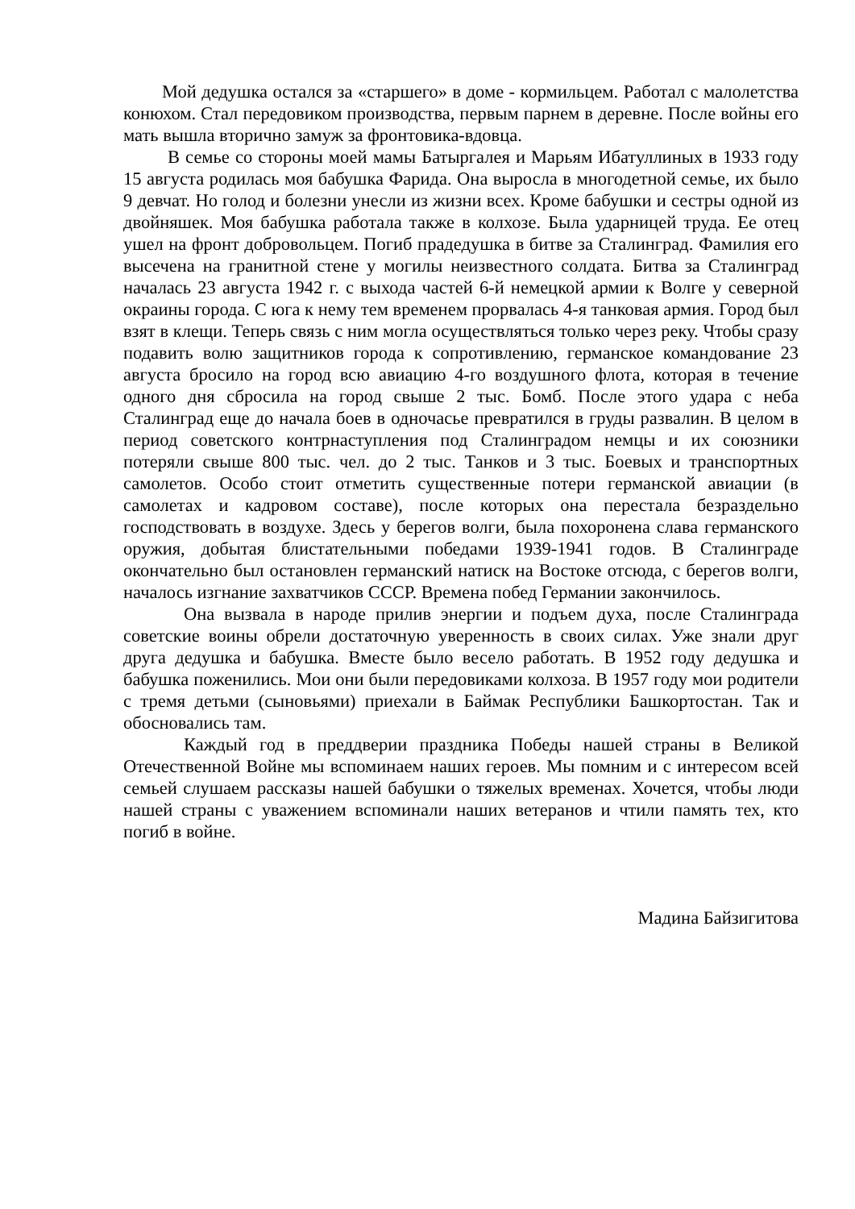Мой дедушка остался за «старшего» в доме - кормильцем. Работал с малолетства конюхом. Стал передовиком производства, первым парнем в деревне. После войны его мать вышла вторично замуж за фронтовика-вдовца.
В семье со стороны моей мамы Батыргалея и Марьям Ибатуллиных в 1933 году 15 августа родилась моя бабушка Фарида. Она выросла в многодетной семье, их было 9 девчат. Но голод и болезни унесли из жизни всех. Кроме бабушки и сестры одной из двойняшек. Моя бабушка работала также в колхозе. Была ударницей труда. Ее отец ушел на фронт добровольцем. Погиб прадедушка в битве за Сталинград. Фамилия его высечена на гранитной стене у могилы неизвестного солдата. Битва за Сталинград началась 23 августа 1942 г. с выхода частей 6-й немецкой армии к Волге у северной окраины города. С юга к нему тем временем прорвалась 4-я танковая армия. Город был взят в клещи. Теперь связь с ним могла осуществляться только через реку. Чтобы сразу подавить волю защитников города к сопротивлению, германское командование 23 августа бросило на город всю авиацию 4-го воздушного флота, которая в течение одного дня сбросила на город свыше 2 тыс. Бомб. После этого удара с неба Сталинград еще до начала боев в одночасье превратился в груды развалин. В целом в период советского контрнаступления под Сталинградом немцы и их союзники потеряли свыше 800 тыс. чел. до 2 тыс. Танков и 3 тыс. Боевых и транспортных самолетов. Особо стоит отметить существенные потери германской авиации (в самолетах и кадровом составе), после которых она перестала безраздельно господствовать в воздухе. Здесь у берегов волги, была похоронена слава германского оружия, добытая блистательными победами 1939-1941 годов. В Сталинграде окончательно был остановлен германский натиск на Востоке отсюда, с берегов волги, началось изгнание захватчиков СССР. Времена побед Германии закончилось.
Она вызвала в народе прилив энергии и подъем духа, после Сталинграда советские воины обрели достаточную уверенность в своих силах. Уже знали друг друга дедушка и бабушка. Вместе было весело работать. В 1952 году дедушка и бабушка поженились. Мои они были передовиками колхоза. В 1957 году мои родители с тремя детьми (сыновьями) приехали в Баймак Республики Башкортостан. Так и обосновались там.
Каждый год в преддверии праздника Победы нашей страны в Великой Отечественной Войне мы вспоминаем наших героев. Мы помним и с интересом всей семьей слушаем рассказы нашей бабушки о тяжелых временах. Хочется, чтобы люди нашей страны с уважением вспоминали наших ветеранов и чтили память тех, кто погиб в войне.
Мадина Байзигитова